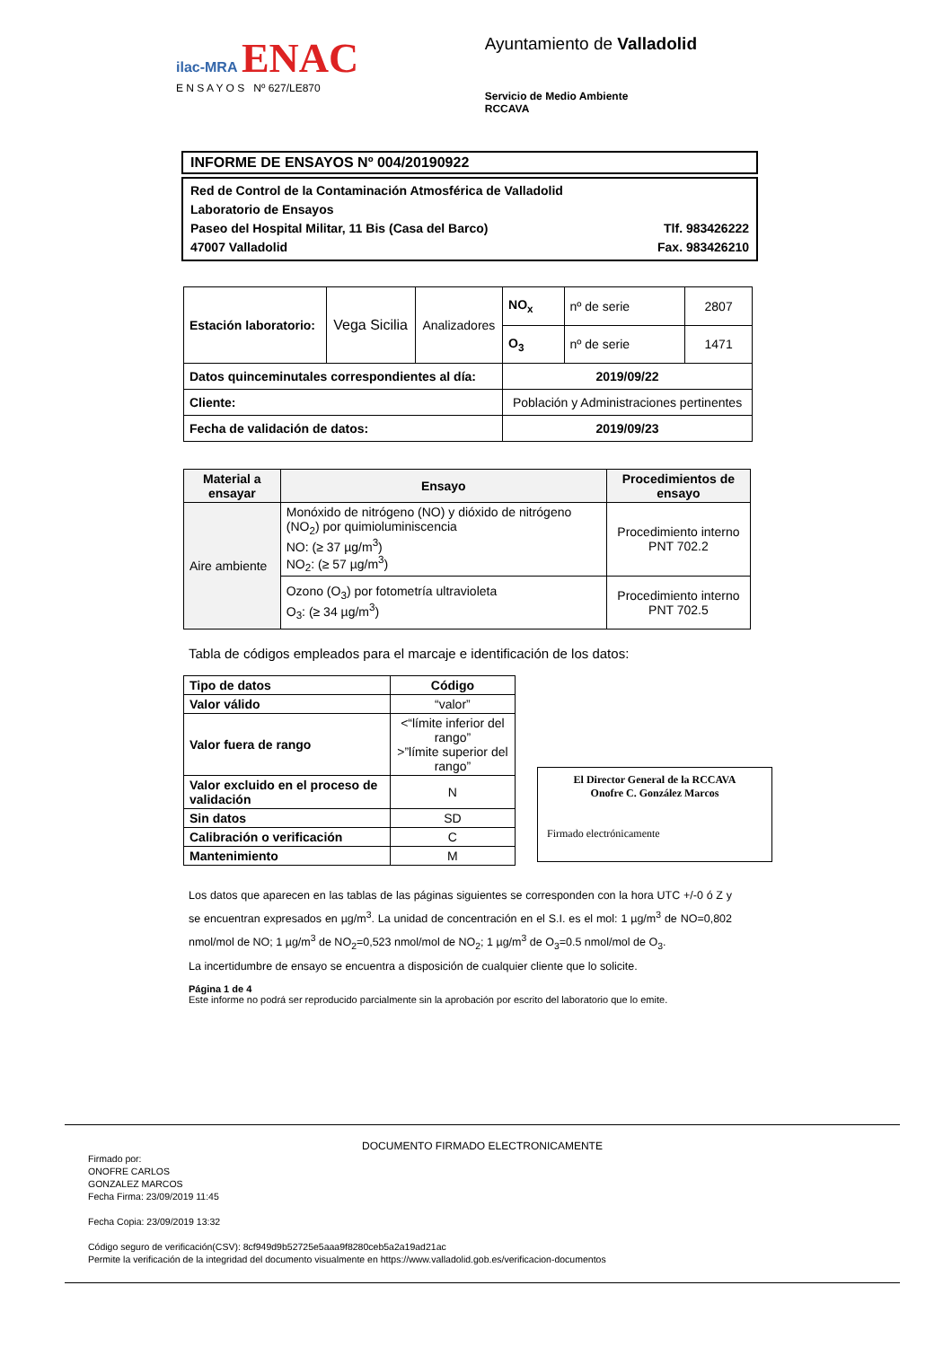ilac-MRA ENAC
E N S A Y O S Nº 627/LE870
Ayuntamiento de Valladolid
Servicio de Medio Ambiente
RCCAVA
INFORME DE ENSAYOS Nº 004/20190922
Red de Control de la Contaminación Atmosférica de Valladolid
Laboratorio de Ensayos
Paseo del Hospital Militar, 11 Bis (Casa del Barco) Tlf. 983426222
47007 Valladolid Fax. 983426210
| Estación laboratorio: | Vega Sicilia | Analizadores | NO<sub>x</sub> | nº de serie | 2807 |
| | | | O<sub>3</sub> | nº de serie | 1471 |
| Datos quinceminutales correspondientes al día: | | | 2019/09/22 | | |
| Cliente: | | | Población y Administraciones pertinentes | | |
| Fecha de validación de datos: | | | 2019/09/23 | | |
| Material a ensayar | Ensayo | Procedimientos de ensayo |
| --- | --- | --- |
| Aire ambiente | Monóxido de nitrógeno (NO) y dióxido de nitrógeno (NO<sub>2</sub>) por quimioluminiscencia NO: (≥ 37 µg/m<sup>3</sup>) NO<sub>2</sub>: (≥ 57 µg/m<sup>3</sup>) | Procedimiento interno PNT 702.2 |
| | Ozono (O<sub>3</sub>) por fotometría ultravioleta O<sub>3</sub>: (≥ 34 µg/m<sup>3</sup>) | Procedimiento interno PNT 702.5 |
Tabla de códigos empleados para el marcaje e identificación de los datos:
| Tipo de datos | Código |
| --- | --- |
| Valor válido | “valor” |
| Valor fuera de rango | <“límite inferior del rango” >”límite superior del rango” |
| Valor excluido en el proceso de validación | N |
| Sin datos | SD |
| Calibración o verificación | C |
| Mantenimiento | M |
El Director General de la RCCAVA
Onofre C. González Marcos
Firmado electrónicamente
Los datos que aparecen en las tablas de las páginas siguientes se corresponden con la hora UTC +/-0 ó Z y se encuentran expresados en µg/m<sup>3</sup>. La unidad de concentración en el S.I. es el mol: 1 µg/m<sup>3</sup> de NO=0,802 nmol/mol de NO; 1 µg/m<sup>3</sup> de NO<sub>2</sub>=0,523 nmol/mol de NO<sub>2</sub>; 1 µg/m<sup>3</sup> de O<sub>3</sub>=0.5 nmol/mol de O<sub>3</sub>.
La incertidumbre de ensayo se encuentra a disposición de cualquier cliente que lo solicite.
Página 1 de 4
Este informe no podrá ser reproducido parcialmente sin la aprobación por escrito del laboratorio que lo emite.
DOCUMENTO FIRMADO ELECTRONICAMENTE
Firmado por:
ONOFRE CARLOS
GONZALEZ MARCOS
Fecha Firma: 23/09/2019 11:45
Fecha Copia: 23/09/2019 13:32
Código seguro de verificación(CSV): 8cf949d9b52725e5aaa9f8280ceb5a2a19ad21ac
Permite la verificación de la integridad del documento visualmente en https://www.valladolid.gob.es/verificacion-documentos